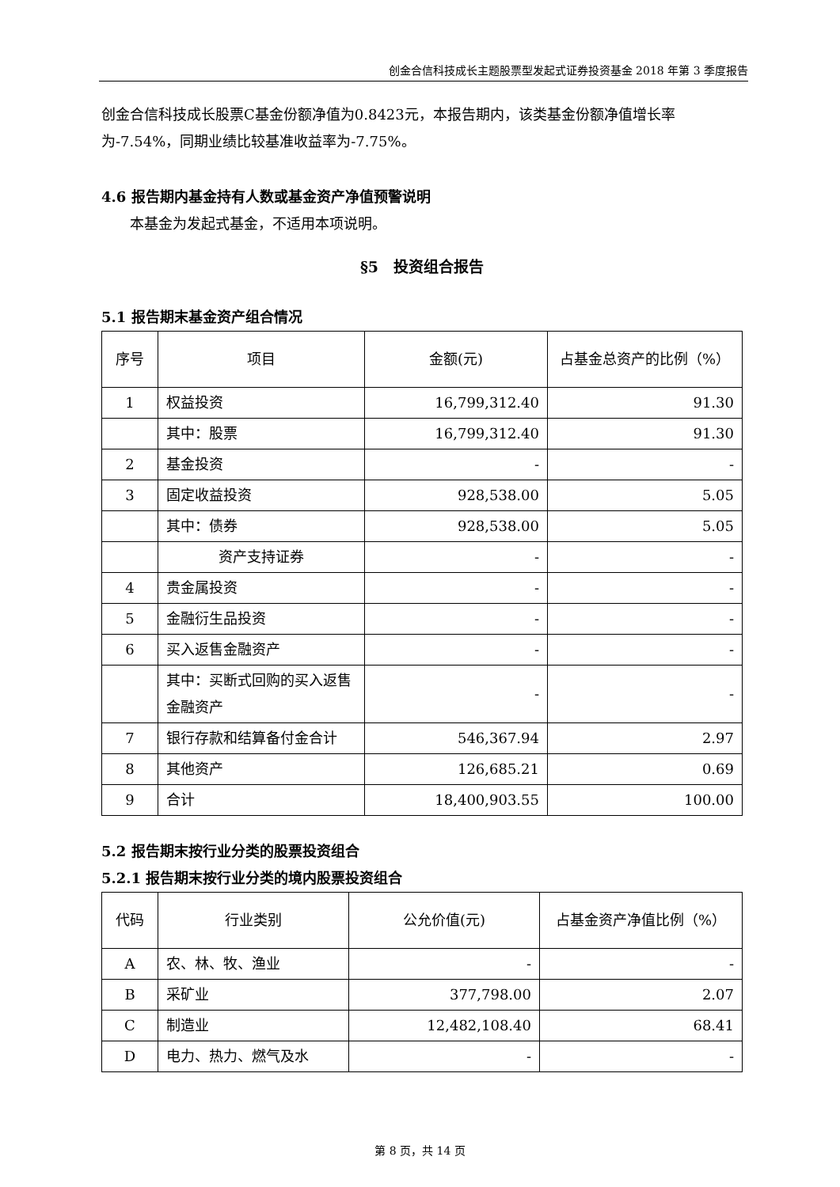创金合信科技成长主题股票型发起式证券投资基金 2018 年第 3 季度报告
创金合信科技成长股票C基金份额净值为0.8423元，本报告期内，该类基金份额净值增长率为-7.54%，同期业绩比较基准收益率为-7.75%。
4.6 报告期内基金持有人数或基金资产净值预警说明
本基金为发起式基金，不适用本项说明。
§5　投资组合报告
5.1 报告期末基金资产组合情况
| 序号 | 项目 | 金额(元) | 占基金总资产的比例（%） |
| --- | --- | --- | --- |
| 1 | 权益投资 | 16,799,312.40 | 91.30 |
| | 其中：股票 | 16,799,312.40 | 91.30 |
| 2 | 基金投资 | - | - |
| 3 | 固定收益投资 | 928,538.00 | 5.05 |
| | 其中：债券 | 928,538.00 | 5.05 |
| | 资产支持证券 | - | - |
| 4 | 贵金属投资 | - | - |
| 5 | 金融衍生品投资 | - | - |
| 6 | 买入返售金融资产 | - | - |
| | 其中：买断式回购的买入返售金融资产 | - | - |
| 7 | 银行存款和结算备付金合计 | 546,367.94 | 2.97 |
| 8 | 其他资产 | 126,685.21 | 0.69 |
| 9 | 合计 | 18,400,903.55 | 100.00 |
5.2 报告期末按行业分类的股票投资组合
5.2.1 报告期末按行业分类的境内股票投资组合
| 代码 | 行业类别 | 公允价值(元) | 占基金资产净值比例（%） |
| --- | --- | --- | --- |
| A | 农、林、牧、渔业 | - | - |
| B | 采矿业 | 377,798.00 | 2.07 |
| C | 制造业 | 12,482,108.40 | 68.41 |
| D | 电力、热力、燃气及水 | - | - |
第 8 页，共 14 页